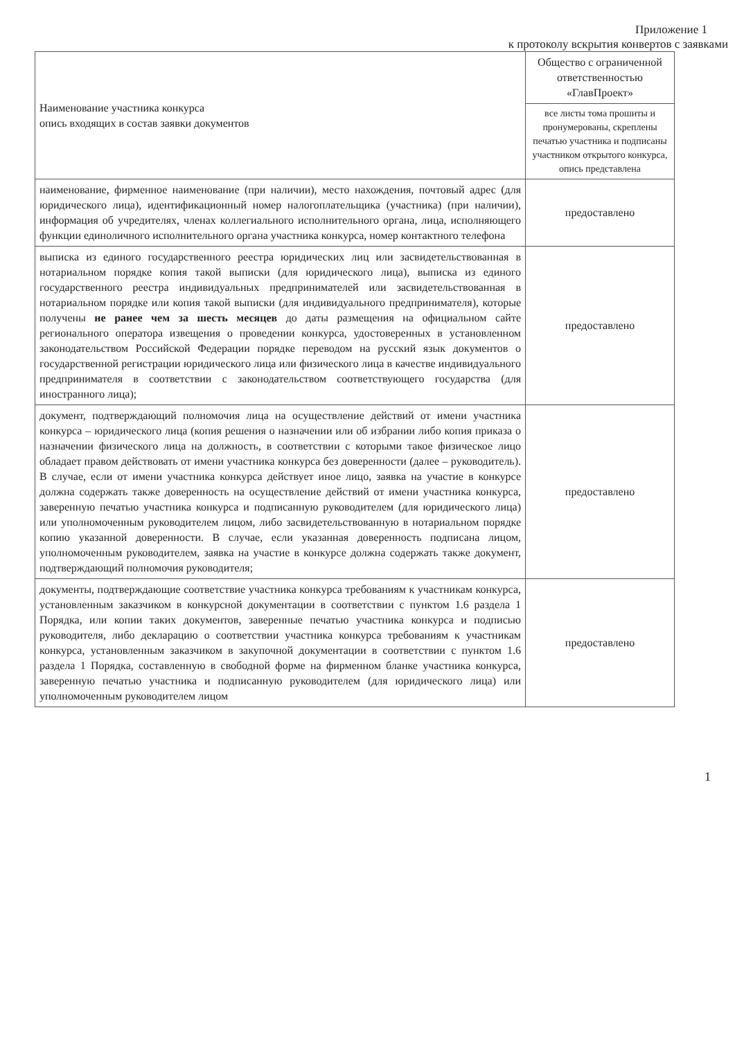Приложение 1
к протоколу вскрытия конвертов с заявками
| Наименование участника конкурса опись входящих в состав заявки документов | Общество с ограниченной ответственностью «ГлавПроект» |
| | все листы тома прошиты и пронумерованы, скреплены печатью участника и подписаны участником открытого конкурса, опись представлена |
| наименование, фирменное наименование (при наличии), место нахождения, почтовый адрес (для юридического лица), идентификационный номер налогоплательщика (участника) (при наличии), информация об учредителях, членах коллегиального исполнительного органа, лица, исполняющего функции единоличного исполнительного органа участника конкурса, номер контактного телефона | предоставлено |
| выписка из единого государственного реестра юридических лиц или засвидетельствованная в нотариальном порядке копия такой выписки (для юридического лица), выписка из единого государственного реестра индивидуальных предпринимателей или засвидетельствованная в нотариальном порядке или копия такой выписки (для индивидуального предпринимателя), которые получены не ранее чем за шесть месяцев до даты размещения на официальном сайте регионального оператора извещения о проведении конкурса, удостоверенных в установленном законодательством Российской Федерации порядке переводом на русский язык документов о государственной регистрации юридического лица или физического лица в качестве индивидуального предпринимателя в соответствии с законодательством соответствующего государства (для иностранного лица); | предоставлено |
| документ, подтверждающий полномочия лица на осуществление действий от имени участника конкурса – юридического лица (копия решения о назначении или об избрании либо копия приказа о назначении физического лица на должность, в соответствии с которыми такое физическое лицо обладает правом действовать от имени участника конкурса без доверенности (далее – руководитель). В случае, если от имени участника конкурса действует иное лицо, заявка на участие в конкурсе должна содержать также доверенность на осуществление действий от имени участника конкурса, заверенную печатью участника конкурса и подписанную руководителем (для юридического лица) или уполномоченным руководителем лицом, либо засвидетельствованную в нотариальном порядке копию указанной доверенности. В случае, если указанная доверенность подписана лицом, уполномоченным руководителем, заявка на участие в конкурсе должна содержать также документ, подтверждающий полномочия руководителя; | предоставлено |
| документы, подтверждающие соответствие участника конкурса требованиям к участникам конкурса, установленным заказчиком в конкурсной документации в соответствии с пунктом 1.6 раздела 1 Порядка, или копии таких документов, заверенные печатью участника конкурса и подписью руководителя, либо декларацию о соответствии участника конкурса требованиям к участникам конкурса, установленным заказчиком в закупочной документации в соответствии с пунктом 1.6 раздела 1 Порядка, составленную в свободной форме на фирменном бланке участника конкурса, заверенную печатью участника и подписанную руководителем (для юридического лица) или уполномоченным руководителем лицом | предоставлено |
1